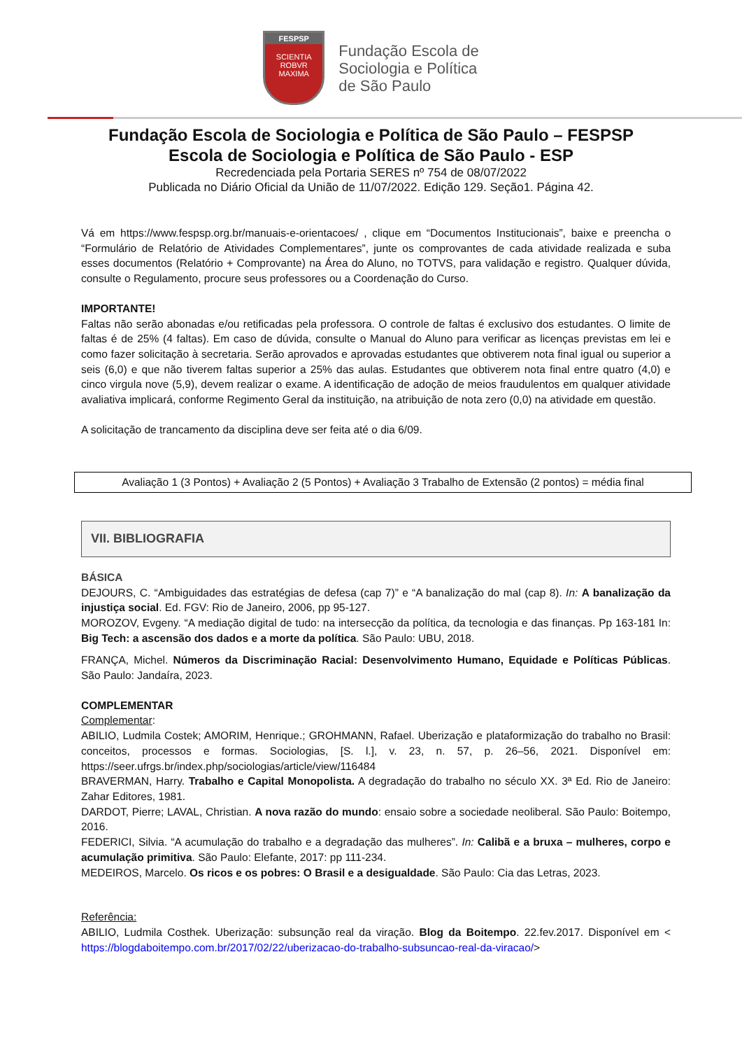FESPSP
SCIENTIA ROBVR MAXIMA
Fundação Escola de
Sociologia e Política
de São Paulo
Fundação Escola de Sociologia e Política de São Paulo – FESPSP
Escola de Sociologia e Política de São Paulo - ESP
Recredenciada pela Portaria SERES nº 754 de 08/07/2022
Publicada no Diário Oficial da União de 11/07/2022. Edição 129. Seção1. Página 42.
Vá em https://www.fespsp.org.br/manuais-e-orientacoes/ , clique em “Documentos Institucionais”, baixe e preencha o “Formulário de Relatório de Atividades Complementares”, junte os comprovantes de cada atividade realizada e suba esses documentos (Relatório + Comprovante) na Área do Aluno, no TOTVS, para validação e registro. Qualquer dúvida, consulte o Regulamento, procure seus professores ou a Coordenação do Curso.
IMPORTANTE!
Faltas não serão abonadas e/ou retificadas pela professora. O controle de faltas é exclusivo dos estudantes. O limite de faltas é de 25% (4 faltas). Em caso de dúvida, consulte o Manual do Aluno para verificar as licenças previstas em lei e como fazer solicitação à secretaria. Serão aprovados e aprovadas estudantes que obtiverem nota final igual ou superior a seis (6,0) e que não tiverem faltas superior a 25% das aulas. Estudantes que obtiverem nota final entre quatro (4,0) e cinco virgula nove (5,9), devem realizar o exame. A identificação de adoção de meios fraudulentos em qualquer atividade avaliativa implicará, conforme Regimento Geral da instituição, na atribuição de nota zero (0,0) na atividade em questão.
A solicitação de trancamento da disciplina deve ser feita até o dia 6/09.
Avaliação 1 (3 Pontos) + Avaliação 2 (5 Pontos) + Avaliação 3 Trabalho de Extensão (2 pontos) = média final
VII. BIBLIOGRAFIA
BÁSICA
DEJOURS, C. “Ambiguidades das estratégias de defesa (cap 7)” e “A banalização do mal (cap 8). In: A banalização da injustiça social. Ed. FGV: Rio de Janeiro, 2006, pp 95-127.
MOROZOV, Evgeny. “A mediação digital de tudo: na intersecção da política, da tecnologia e das finanças. Pp 163-181 In: Big Tech: a ascensão dos dados e a morte da política. São Paulo: UBU, 2018.
FRANÇA, Michel. Números da Discriminação Racial: Desenvolvimento Humano, Equidade e Políticas Públicas. São Paulo: Jandaíra, 2023.
COMPLEMENTAR
Complementar:
ABILIO, Ludmila Costek; AMORIM, Henrique.; GROHMANN, Rafael. Uberização e plataformização do trabalho no Brasil: conceitos, processos e formas. Sociologias, [S. l.], v. 23, n. 57, p. 26–56, 2021. Disponível em: https://seer.ufrgs.br/index.php/sociologias/article/view/116484
BRAVERMAN, Harry. Trabalho e Capital Monopolista. A degradação do trabalho no século XX. 3ª Ed. Rio de Janeiro: Zahar Editores, 1981.
DARDOT, Pierre; LAVAL, Christian. A nova razão do mundo: ensaio sobre a sociedade neoliberal. São Paulo: Boitempo, 2016.
FEDERICI, Silvia. “A acumulação do trabalho e a degradação das mulheres”. In: Calibã e a bruxa – mulheres, corpo e acumulação primitiva. São Paulo: Elefante, 2017: pp 111-234.
MEDEIROS, Marcelo. Os ricos e os pobres: O Brasil e a desigualdade. São Paulo: Cia das Letras, 2023.
Referência:
ABILIO, Ludmila Costhek. Uberização: subsunção real da viração. Blog da Boitempo. 22.fev.2017. Disponível em < https://blogdaboitempo.com.br/2017/02/22/uberizacao-do-trabalho-subsuncao-real-da-viracao/>